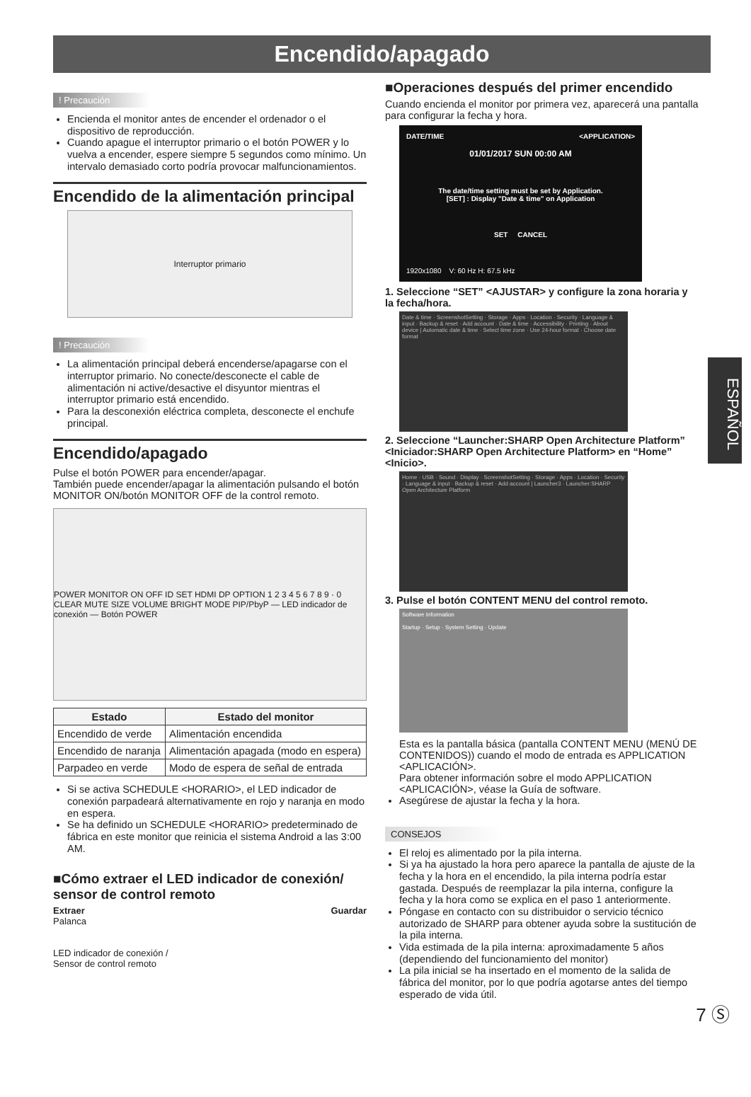Encendido/apagado
! Precaución
Encienda el monitor antes de encender el ordenador o el dispositivo de reproducción.
Cuando apague el interruptor primario o el botón POWER y lo vuelva a encender, espere siempre 5 segundos como mínimo. Un intervalo demasiado corto podría provocar malfuncionamientos.
Encendido de la alimentación principal
Interruptor primario
! Precaución
La alimentación principal deberá encenderse/apagarse con el interruptor primario. No conecte/desconecte el cable de alimentación ni active/desactive el disyuntor mientras el interruptor primario está encendido.
Para la desconexión eléctrica completa, desconecte el enchufe principal.
Encendido/apagado
Pulse el botón POWER para encender/apagar.
También puede encender/apagar la alimentación pulsando el botón MONITOR ON/botón MONITOR OFF de la control remoto.
POWER MONITOR ON OFF ID SET HDMI DP OPTION 1 2 3 4 5 6 7 8 9 · 0 CLEAR MUTE SIZE VOLUME BRIGHT MODE PIP/PbyP — LED indicador de conexión — Botón POWER
| Estado | Estado del monitor |
| --- | --- |
| Encendido de verde | Alimentación encendida |
| Encendido de naranja | Alimentación apagada (modo en espera) |
| Parpadeo en verde | Modo de espera de señal de entrada |
Si se activa SCHEDULE <HORARIO>, el LED indicador de conexión parpadeará alternativamente en rojo y naranja en modo en espera.
Se ha definido un SCHEDULE <HORARIO> predeterminado de fábrica en este monitor que reinicia el sistema Android a las 3:00 AM.
■Cómo extraer el LED indicador de conexión/ sensor de control remoto
Extraer
Palanca
LED indicador de conexión /
Sensor de control remoto
Guardar
■Operaciones después del primer encendido
Cuando encienda el monitor por primera vez, aparecerá una pantalla para configurar la fecha y hora.
DATE/TIME <APPLICATION>
01/01/2017 SUN 00:00 AM
The date/time setting must be set by Application.
[SET] : Display "Date & time" on Application
SET CANCEL
1920x1080 V: 60 Hz H: 67.5 kHz
1. Seleccione “SET” <AJUSTAR> y configure la zona horaria y la fecha/hora.
Date & time · ScreenshotSetting · Storage · Apps · Location · Security · Language & input · Backup & reset · Add account · Date & time · Accessibility · Printing · About device | Automatic date & time · Select time zone · Use 24-hour format · Choose date format
2. Seleccione “Launcher:SHARP Open Architecture Platform” <Iniciador:SHARP Open Architecture Platform> en “Home” <Inicio>.
Home · USB · Sound · Display · ScreenshotSetting · Storage · Apps · Location · Security · Language & input · Backup & reset · Add account | Launcher3 · Launcher:SHARP Open Architecture Platform
3. Pulse el botón CONTENT MENU del control remoto.
Software Information
Startup · Setup · System Setting · Update
Esta es la pantalla básica (pantalla CONTENT MENU (MENÚ DE CONTENIDOS)) cuando el modo de entrada es APPLICATION <APLICACIÓN>.
Para obtener información sobre el modo APPLICATION <APLICACIÓN>, véase la Guía de software.
Asegúrese de ajustar la fecha y la hora.
CONSEJOS
El reloj es alimentado por la pila interna.
Si ya ha ajustado la hora pero aparece la pantalla de ajuste de la fecha y la hora en el encendido, la pila interna podría estar gastada. Después de reemplazar la pila interna, configure la fecha y la hora como se explica en el paso 1 anteriormente.
Póngase en contacto con su distribuidor o servicio técnico autorizado de SHARP para obtener ayuda sobre la sustitución de la pila interna.
Vida estimada de la pila interna: aproximadamente 5 años (dependiendo del funcionamiento del monitor)
La pila inicial se ha insertado en el momento de la salida de fábrica del monitor, por lo que podría agotarse antes del tiempo esperado de vida útil.
ESPAÑOL
7 Ⓢ